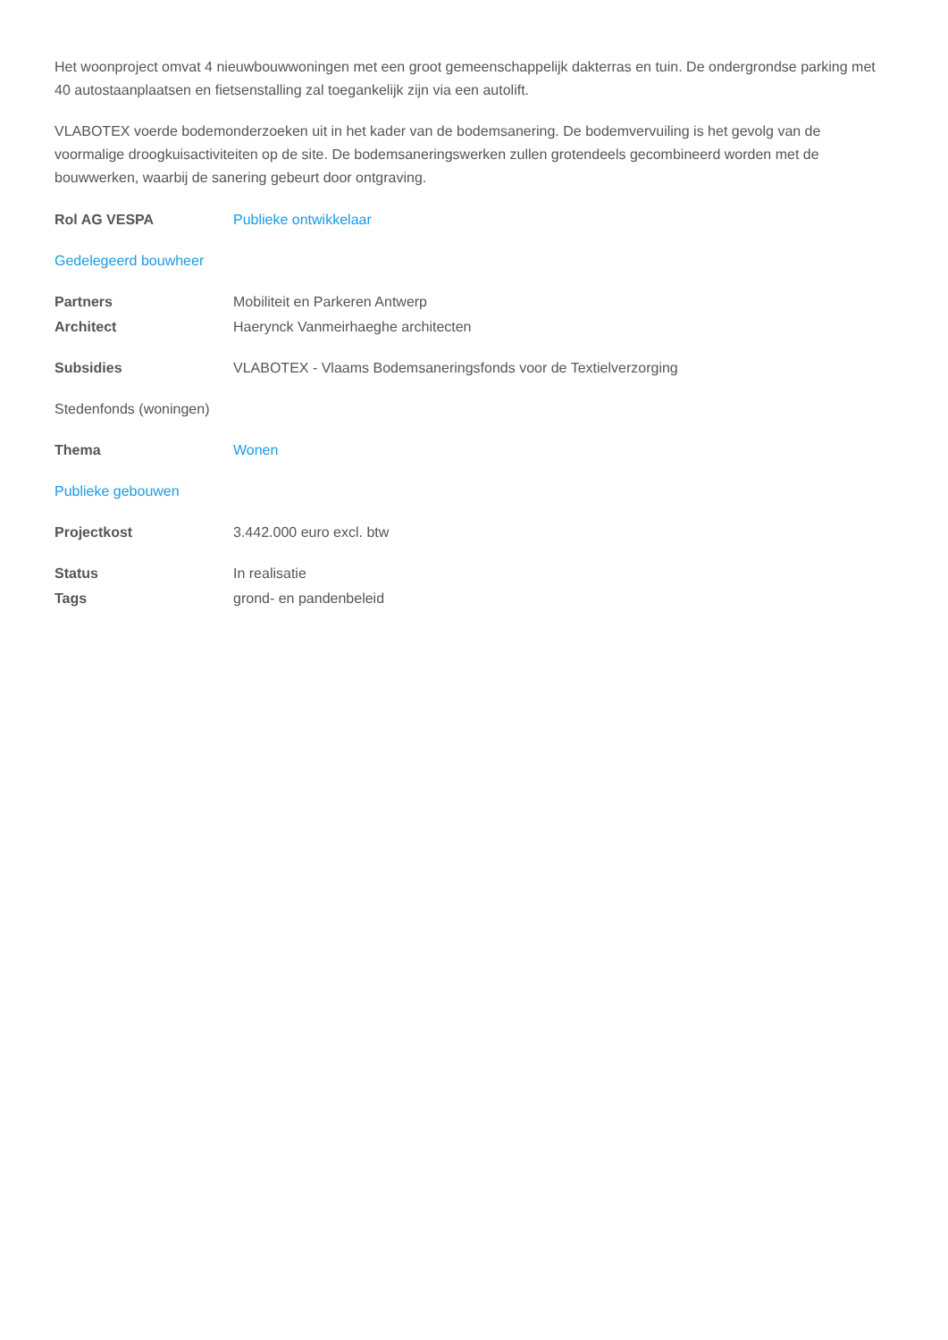Het woonproject omvat 4 nieuwbouwwoningen met een groot gemeenschappelijk dakterras en tuin. De ondergrondse parking met 40 autostaanplaatsen en fietsenstalling zal toegankelijk zijn via een autolift.
VLABOTEX voerde bodemonderzoeken uit in het kader van de bodemsanering. De bodemvervuiling is het gevolg van de voormalige droogkuisactiviteiten op de site. De bodemsaneringswerken zullen grotendeels gecombineerd worden met de bouwwerken, waarbij de sanering gebeurt door ontgraving.
Rol AG VESPA Publieke ontwikkelaar
Gedelegeerd bouwheer
Partners Mobiliteit en Parkeren Antwerp
Architect Haerynck Vanmeirhaeghe architecten
Subsidies VLABOTEX - Vlaams Bodemsaneringsfonds voor de Textielverzorging
Stedenfonds (woningen)
Thema Wonen
Publieke gebouwen
Projectkost 3.442.000 euro excl. btw
Status In realisatie
Tags grond- en pandenbeleid